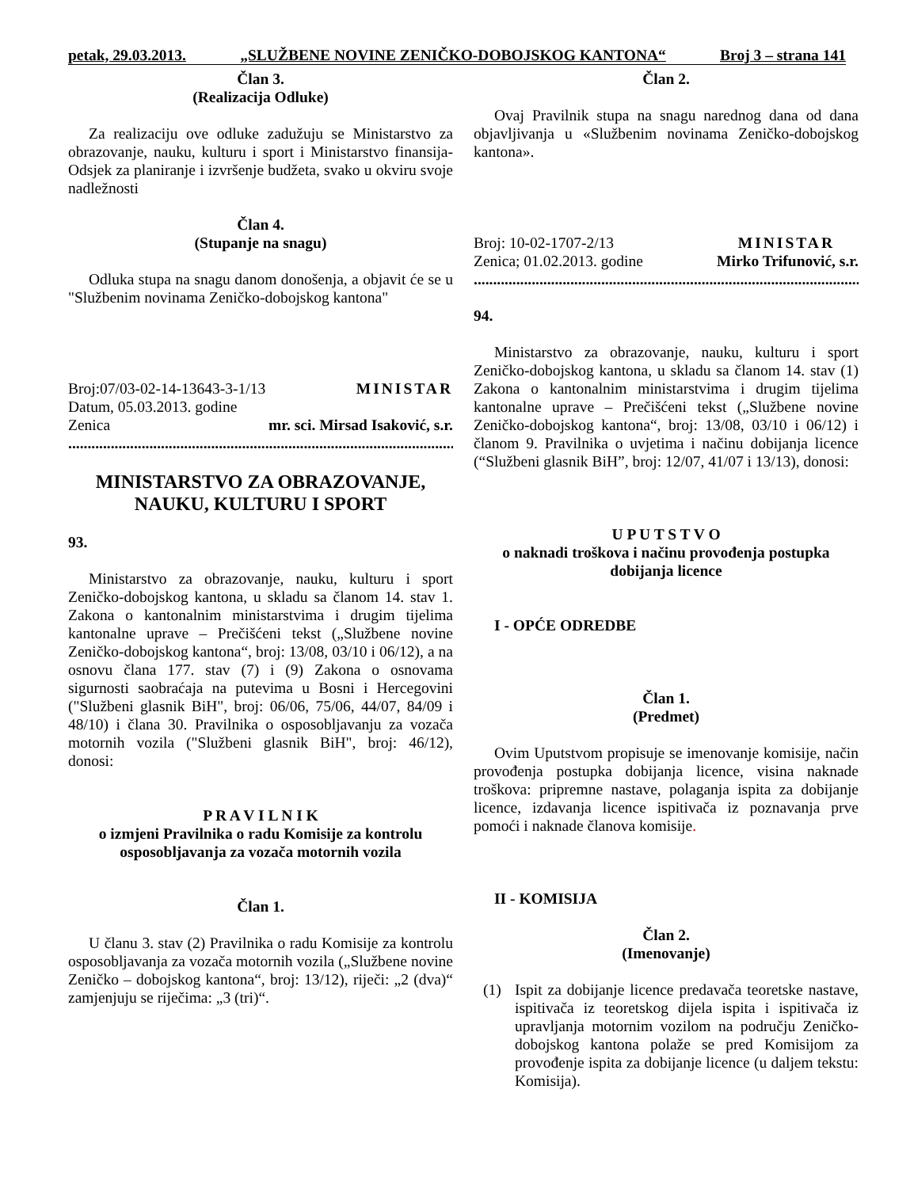petak, 29.03.2013. „SLUŽBENE NOVINE ZENIČKO-DOBOJSKOG KANTONA“Broj 3 – strana 141
Član 3.
(Realizacija Odluke)
Za realizaciju ove odluke zadužuju se Ministarstvo za obrazovanje, nauku, kulturu i sport i Ministarstvo finansija-Odsjek za planiranje i izvršenje budžeta, svako u okviru svoje nadležnosti
Član 4.
(Stupanje na snagu)
Odluka stupa na snagu danom donošenja, a objavit će se u "Službenim novinama Zeničko-dobojskog kantona"
Broj:07/03-02-14-13643-3-1/13 MINISTAR
Datum, 05.03.2013. godine
Zenica mr. sci. Mirsad Isaković, s.r.
..............................................................................................................
MINISTARSTVO ZA OBRAZOVANJE, NAUKU, KULTURU I SPORT
93.
Ministarstvo za obrazovanje, nauku, kulturu i sport Zeničko-dobojskog kantona, u skladu sa članom 14. stav 1. Zakona o kantonalnim ministarstvima i drugim tijelima kantonalne uprave – Prečišćeni tekst („Službene novine Zeničko-dobojskog kantona“, broj: 13/08, 03/10 i 06/12), a na osnovu člana 177. stav (7) i (9) Zakona o osnovama sigurnosti saobraćaja na putevima u Bosni i Hercegovini ("Službeni glasnik BiH", broj: 06/06, 75/06, 44/07, 84/09 i 48/10) i člana 30. Pravilnika o osposobljavanju za vozača motornih vozila ("Službeni glasnik BiH", broj: 46/12), donosi:
P R A V I L N I K
o izmjeni Pravilnika o radu Komisije za kontrolu osposobljavanja za vozača motornih vozila
Član 1.
U članu 3. stav (2) Pravilnika o radu Komisije za kontrolu osposobljavanja za vozača motornih vozila („Službene novine Zeničko – dobojskog kantona“, broj: 13/12), riječi: „2 (dva)“ zamjenjuju se riječima: „3 (tri)“.
Član 2.
Ovaj Pravilnik stupa na snagu narednog dana od dana objavljivanja u «Službenim novinama Zeničko-dobojskog kantona».
Broj: 10-02-1707-2/13 MINISTAR
Zenica; 01.02.2013. godine Mirko Trifunović, s.r.
..............................................................................................................
94.
Ministarstvo za obrazovanje, nauku, kulturu i sport Zeničko-dobojskog kantona, u skladu sa članom 14. stav (1) Zakona o kantonalnim ministarstvima i drugim tijelima kantonalne uprave – Prečišćeni tekst („Službene novine Zeničko-dobojskog kantona“, broj: 13/08, 03/10 i 06/12) i članom 9. Pravilnika o uvjetima i načinu dobijanja licence (“Službeni glasnik BiH”, broj: 12/07, 41/07 i 13/13), donosi:
U P U T S T V O
o naknadi troškova i načinu provođenja postupka dobijanja licence
I - OPĆE ODREDBE
Član 1.
(Predmet)
Ovim Uputstvom propisuje se imenovanje komisije, način provođenja postupka dobijanja licence, visina naknade troškova: pripremne nastave, polaganja ispita za dobijanje licence, izdavanja licence ispitivača iz poznavanja prve pomoći i naknade članova komisije.
II - KOMISIJA
Član 2.
(Imenovanje)
(1) Ispit za dobijanje licence predavača teoretske nastave, ispitivača iz teoretskog dijela ispita i ispitivača iz upravljanja motornim vozilom na području Zeničko-dobojskog kantona polaže se pred Komisijom za provođenje ispita za dobijanje licence (u daljem tekstu: Komisija).